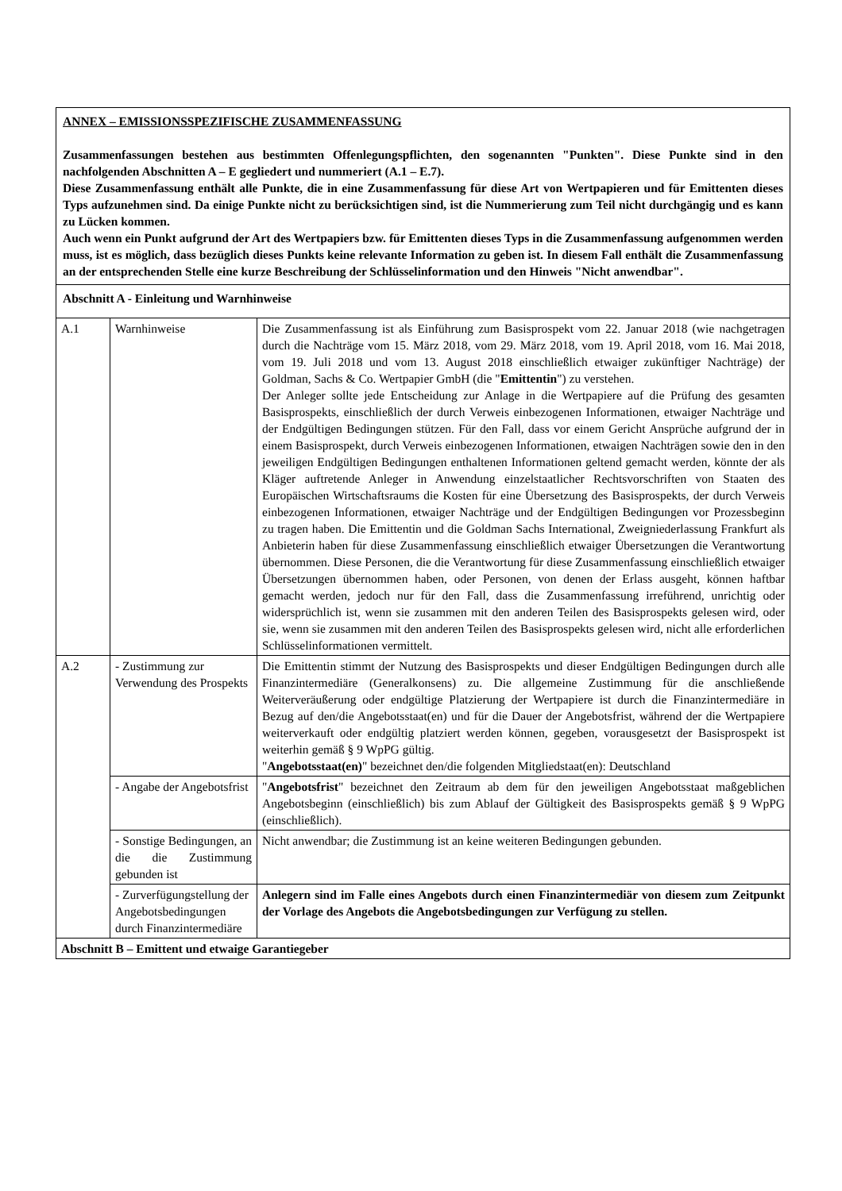| ANNEX – EMISSIONSSPEZIFISCHE ZUSAMMENFASSUNG Zusammenfassungen bestehen aus bestimmten Offenlegungspflichten, den sogenannten "Punkten". Diese Punkte sind in den nachfolgenden Abschnitten A – E gegliedert und nummeriert (A.1 – E.7). Diese Zusammenfassung enthält alle Punkte, die in eine Zusammenfassung für diese Art von Wertpapieren und für Emittenten dieses Typs aufzunehmen sind. Da einige Punkte nicht zu berücksichtigen sind, ist die Nummerierung zum Teil nicht durchgängig und es kann zu Lücken kommen. Auch wenn ein Punkt aufgrund der Art des Wertpapiers bzw. für Emittenten dieses Typs in die Zusammenfassung aufgenommen werden muss, ist es möglich, dass bezüglich dieses Punkts keine relevante Information zu geben ist. In diesem Fall enthält die Zusammenfassung an der entsprechenden Stelle eine kurze Beschreibung der Schlüsselinformation und den Hinweis "Nicht anwendbar". | | |
| Abschnitt A - Einleitung und Warnhinweise | | |
| A.1 | Warnhinweise | Die Zusammenfassung ist als Einführung zum Basisprospekt vom 22. Januar 2018 (wie nachgetragen durch die Nachträge vom 15. März 2018, vom 29. März 2018, vom 19. April 2018, vom 16. Mai 2018, vom 19. Juli 2018 und vom 13. August 2018 einschließlich etwaiger zukünftiger Nachträge) der Goldman, Sachs & Co. Wertpapier GmbH (die " Emittentin ") zu verstehen. Der Anleger sollte jede Entscheidung zur Anlage in die Wertpapiere auf die Prüfung des gesamten Basisprospekts, einschließlich der durch Verweis einbezogenen Informationen, etwaiger Nachträge und der Endgültigen Bedingungen stützen. Für den Fall, dass vor einem Gericht Ansprüche aufgrund der in einem Basisprospekt, durch Verweis einbezogenen Informationen, etwaigen Nachträgen sowie den in den jeweiligen Endgültigen Bedingungen enthaltenen Informationen geltend gemacht werden, könnte der als Kläger auftretende Anleger in Anwendung einzelstaatlicher Rechtsvorschriften von Staaten des Europäischen Wirtschaftsraums die Kosten für eine Übersetzung des Basisprospekts, der durch Verweis einbezogenen Informationen, etwaiger Nachträge und der Endgültigen Bedingungen vor Prozessbeginn zu tragen haben. Die Emittentin und die Goldman Sachs International, Zweigniederlassung Frankfurt als Anbieterin haben für diese Zusammenfassung einschließlich etwaiger Übersetzungen die Verantwortung übernommen. Diese Personen, die die Verantwortung für diese Zusammenfassung einschließlich etwaiger Übersetzungen übernommen haben, oder Personen, von denen der Erlass ausgeht, können haftbar gemacht werden, jedoch nur für den Fall, dass die Zusammenfassung irreführend, unrichtig oder widersprüchlich ist, wenn sie zusammen mit den anderen Teilen des Basisprospekts gelesen wird, oder sie, wenn sie zusammen mit den anderen Teilen des Basisprospekts gelesen wird, nicht alle erforderlichen Schlüsselinformationen vermittelt. |
| A.2 | - Zustimmung zur Verwendung des Prospekts | Die Emittentin stimmt der Nutzung des Basisprospekts und dieser Endgültigen Bedingungen durch alle Finanzintermediäre (Generalkonsens) zu. Die allgemeine Zustimmung für die anschließende Weiterveräußerung oder endgültige Platzierung der Wertpapiere ist durch die Finanzintermediäre in Bezug auf den/die Angebotsstaat(en) und für die Dauer der Angebotsfrist, während der die Wertpapiere weiterverkauft oder endgültig platziert werden können, gegeben, vorausgesetzt der Basisprospekt ist weiterhin gemäß § 9 WpPG gültig. " Angebotsstaat(en) " bezeichnet den/die folgenden Mitgliedstaat(en): Deutschland |
| | - Angabe der Angebotsfrist | " Angebotsfrist " bezeichnet den Zeitraum ab dem für den jeweiligen Angebotsstaat maßgeblichen Angebotsbeginn (einschließlich) bis zum Ablauf der Gültigkeit des Basisprospekts gemäß § 9 WpPG (einschließlich). |
| | - Sonstige Bedingungen, an die die Zustimmung gebunden ist | Nicht anwendbar; die Zustimmung ist an keine weiteren Bedingungen gebunden. |
| | - Zurverfügungstellung der Angebotsbedingungen durch Finanzintermediäre | Anlegern sind im Falle eines Angebots durch einen Finanzintermediär von diesem zum Zeitpunkt der Vorlage des Angebots die Angebotsbedingungen zur Verfügung zu stellen. |
| Abschnitt B – Emittent und etwaige Garantiegeber | | |